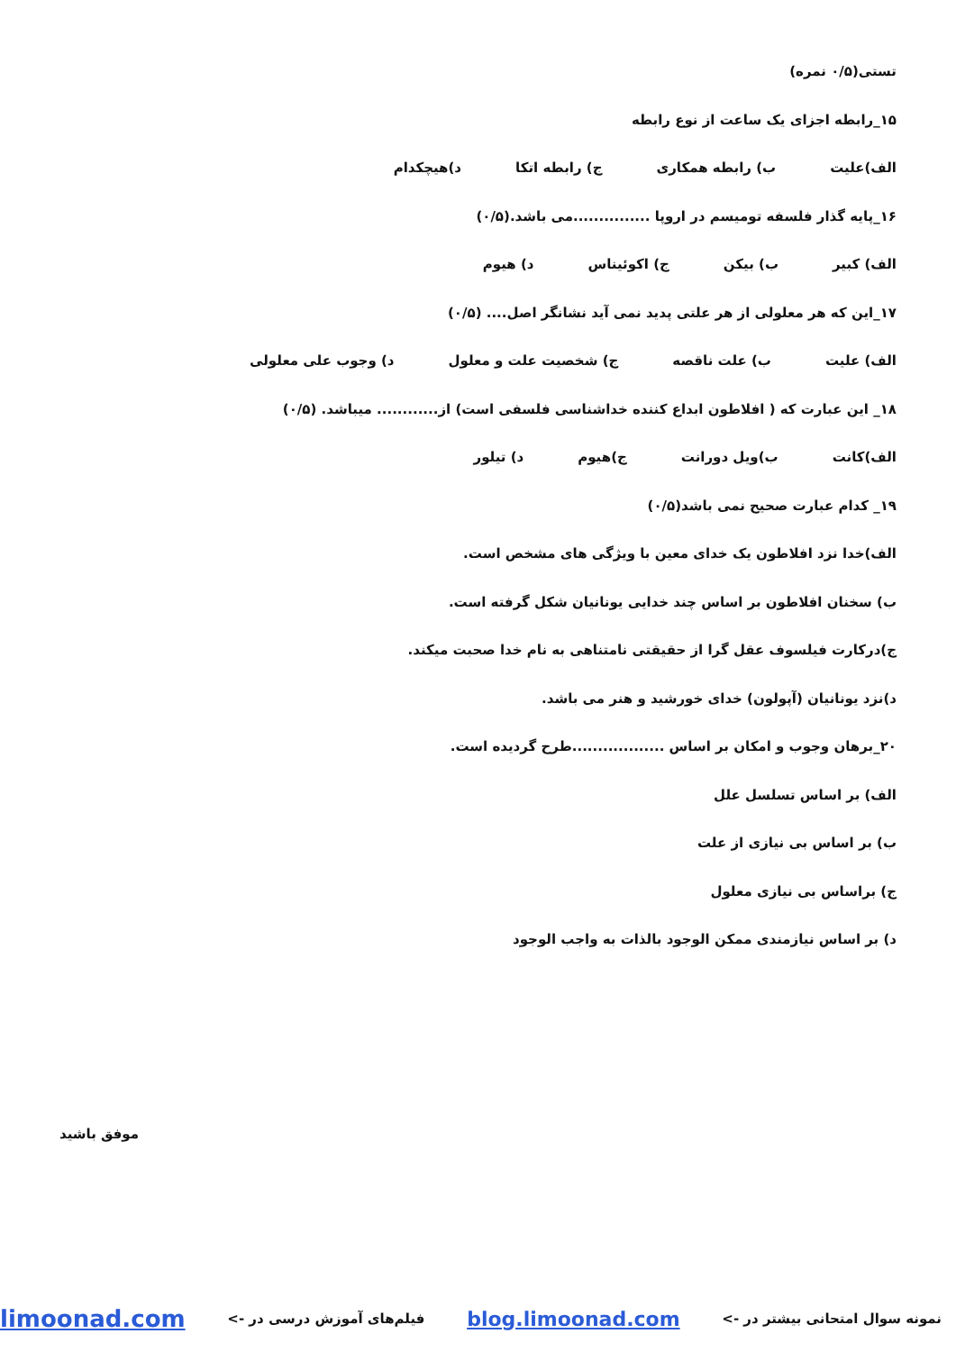تستی(۰/۵ نمره)
۱۵_رابطه اجزای یک ساعت از نوع رابطه
الف)علیت ب) رابطه همکاری ج) رابطه اتکا د)هیچکدام
۱۶_پایه گذار فلسفه تومیسم در اروپا ...............می باشد.(۰/۵)
الف) کبیر ب) بیکن ج) اکوئیناس د) هیوم
۱۷_این که هر معلولی از هر علتی پدید نمی آید نشانگر اصل.... (۰/۵)
الف) علیت ب) علت ناقصه ج) شخصیت علت و معلول د) وجوب علی معلولی
۱۸_ این عبارت که ( افلاطون ابداع کننده خداشناسی فلسفی است) از............ میباشد. (۰/۵)
الف)کانت ب)ویل دورانت ج)هیوم د) تیلور
۱۹_ کدام عبارت صحیح نمی باشد(۰/۵)
الف)خدا نزد افلاطون یک خدای معین با ویژگی های مشخص است.
ب) سخنان افلاطون بر اساس چند خدایی یونانیان شکل گرفته است.
ج)درکارت فیلسوف عقل گرا از حقیقتی نامتناهی به نام خدا صحبت میکند.
د)نزد یونانیان (آپولون) خدای خورشید و هنر می باشد.
۲۰_برهان وجوب و امکان بر اساس ..................طرح گردیده است.
الف) بر اساس تسلسل علل
ب) بر اساس بی نیازی از علت
ج) براساس بی نیازی معلول
د) بر اساس نیازمندی ممکن الوجود بالذات به واجب الوجود
موفق باشید
نمونه سوال امتحانی بیشتر در -> blog.limoonad.com فیلم‌های آموزش درسی در -> limoonad.com